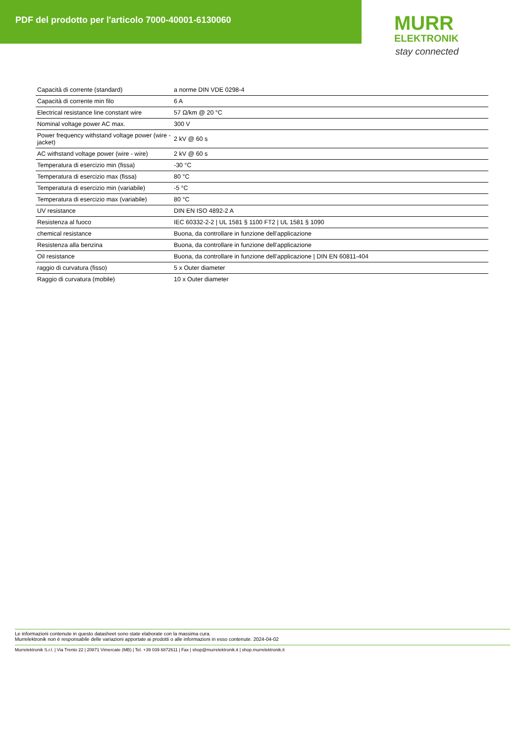PDF del prodotto per l'articolo 7000-40001-6130060
MURR
ELEKTRONIK
stay connected
| Capacità di corrente (standard) | a norme DIN VDE 0298-4 |
| Capacità di corrente min filo | 6 A |
| Electrical resistance line constant wire | 57 Ω/km @ 20 °C |
| Nominal voltage power AC max. | 300 V |
| Power frequency withstand voltage power (wire - jacket) | 2 kV @ 60 s |
| AC withstand voltage power (wire - wire) | 2 kV @ 60 s |
| Temperatura di esercizio min (fissa) | -30 °C |
| Temperatura di esercizio max (fissa) | 80 °C |
| Temperatura di esercizio min (variabile) | -5 °C |
| Temperatura di esercizio max (variabile) | 80 °C |
| UV resistance | DIN EN ISO 4892-2 A |
| Resistenza al fuoco | IEC 60332-2-2 / UL 1581 § 1100 FT2 / UL 1581 § 1090 |
| chemical resistance | Buona, da controllare in funzione dell’applicazione |
| Resistenza alla benzina | Buona, da controllare in funzione dell’applicazione |
| Oil resistance | Buona, da controllare in funzione dell’applicazione / DIN EN 60811-404 |
| raggio di curvatura (fisso) | 5 x Outer diameter |
| Raggio di curvatura (mobile) | 10 x Outer diameter |
Le informazioni contenute in questo datasheet sono state elaborate con la massima cura.
Murrelektronik non è responsabile delle variazioni apportate ai prodotti o alle informazioni in esso contenute. 2024-04-02
Murrelektronik S.r.l. | Via Trento 22 | 20871 Vimercate (MB) | Tel. +39 039 6872611 | Fax | shop@murrelektronik.it | shop.murrelektronik.it